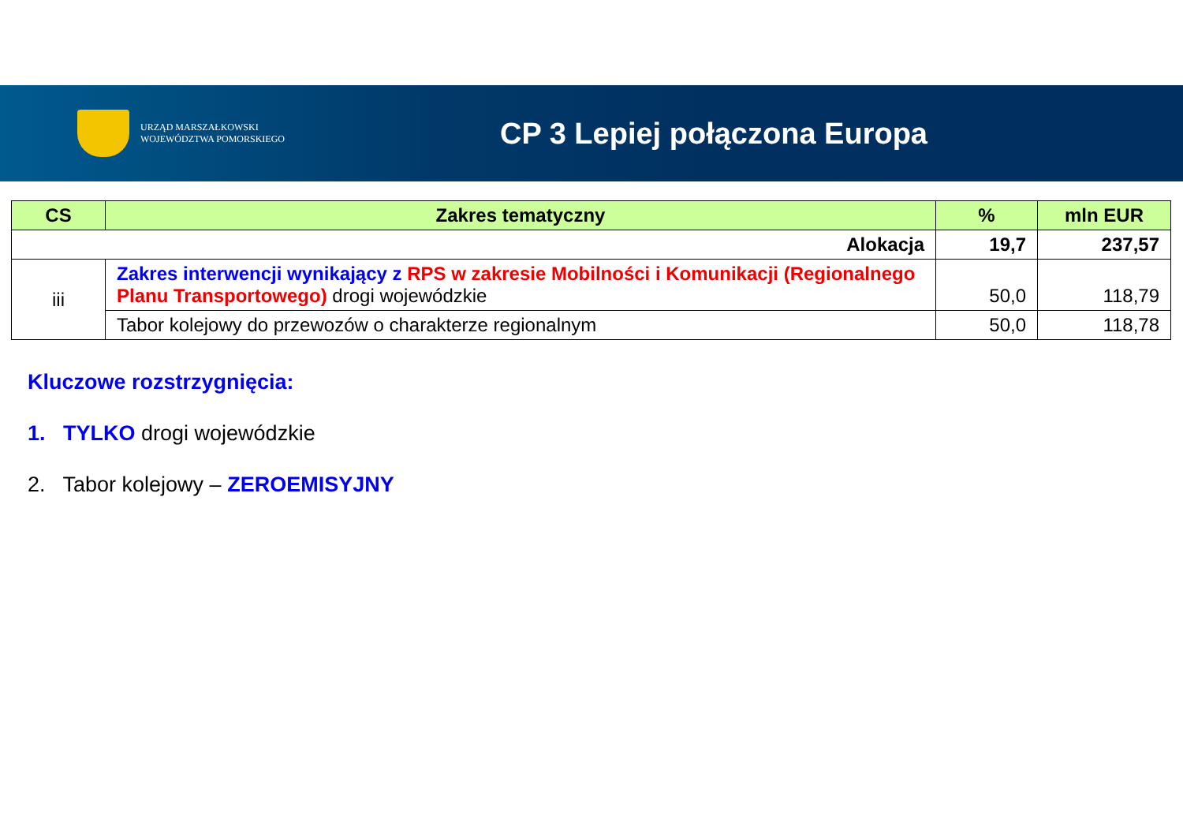URZĄD MARSZAŁKOWSKI
WOJEWÓDZTWA POMORSKIEGO
CP 3 Lepiej połączona Europa
| CS | Zakres tematyczny | % | mln EUR |
| --- | --- | --- | --- |
| Alokacja | | 19,7 | 237,57 |
| iii | Zakres interwencji wynikający z RPS w zakresie Mobilności i Komunikacji (Regionalnego Planu Transportowego) drogi wojewódzkie | 50,0 | 118,79 |
| | Tabor kolejowy do przewozów o charakterze regionalnym | 50,0 | 118,78 |
Kluczowe rozstrzygnięcia:
1. TYLKO drogi wojewódzkie
2. Tabor kolejowy – ZEROEMISYJNY